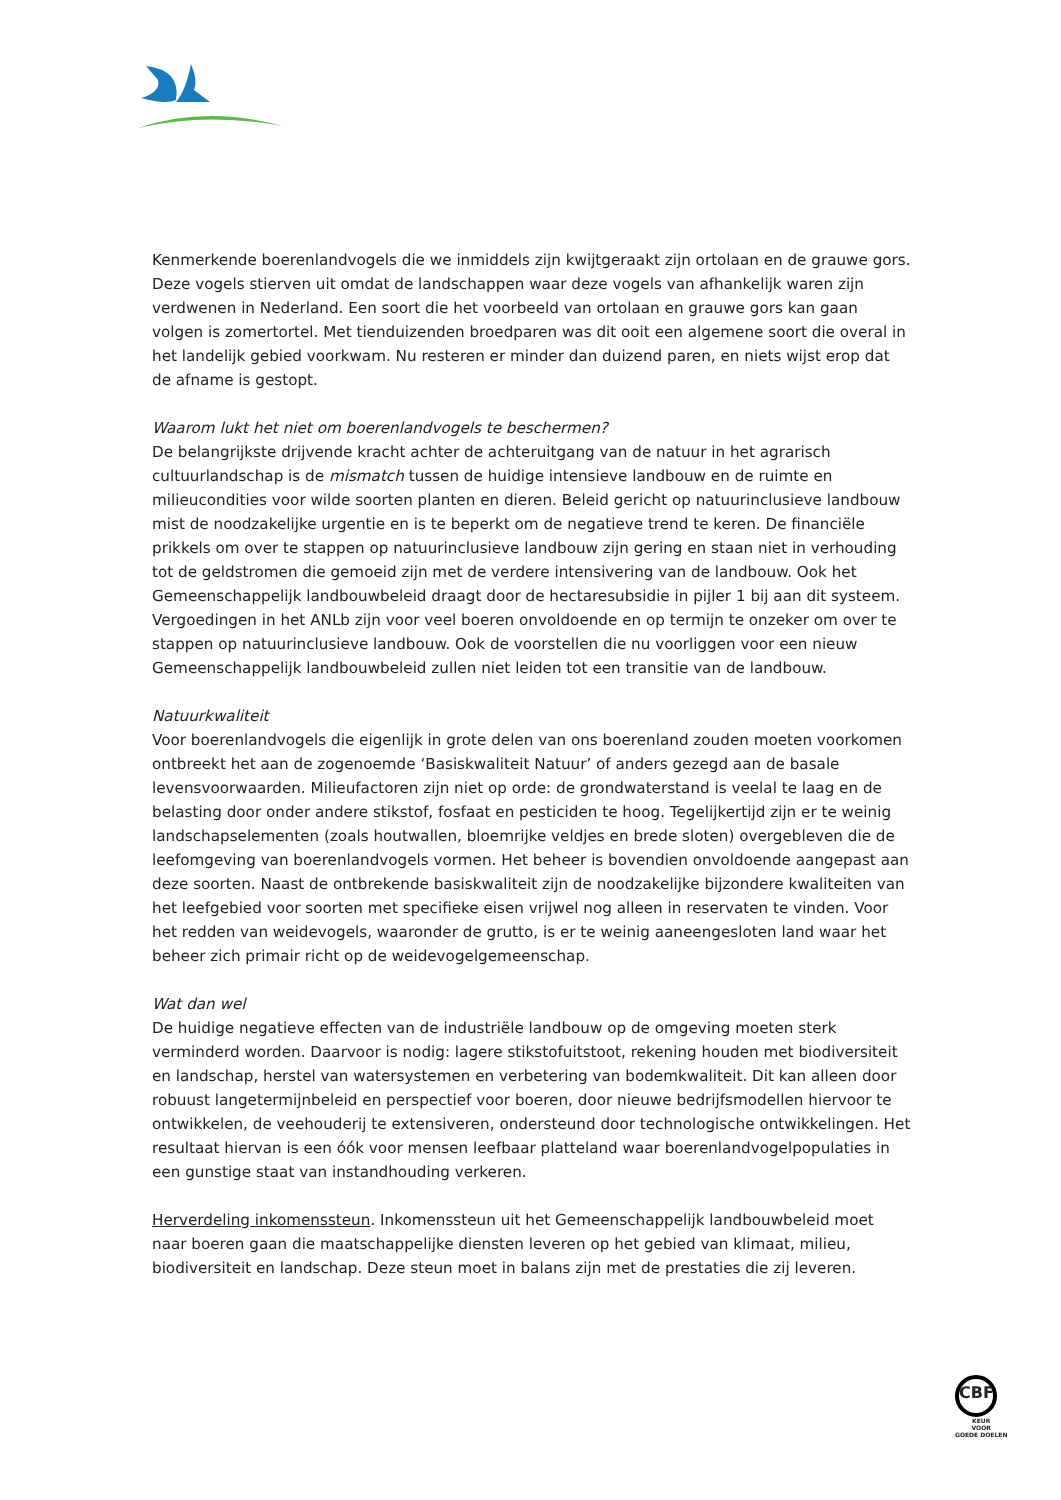Kenmerkende boerenlandvogels die we inmiddels zijn kwijtgeraakt zijn ortolaan en de grauwe gors. Deze vogels stierven uit omdat de landschappen waar deze vogels van afhankelijk waren zijn verdwenen in Nederland. Een soort die het voorbeeld van ortolaan en grauwe gors kan gaan volgen is zomertortel. Met tienduizenden broedparen was dit ooit een algemene soort die overal in het landelijk gebied voorkwam. Nu resteren er minder dan duizend paren, en niets wijst erop dat de afname is gestopt.
Waarom lukt het niet om boerenlandvogels te beschermen?
De belangrijkste drijvende kracht achter de achteruitgang van de natuur in het agrarisch cultuurlandschap is de mismatch tussen de huidige intensieve landbouw en de ruimte en milieucondities voor wilde soorten planten en dieren. Beleid gericht op natuurinclusieve landbouw mist de noodzakelijke urgentie en is te beperkt om de negatieve trend te keren. De financiële prikkels om over te stappen op natuurinclusieve landbouw zijn gering en staan niet in verhouding tot de geldstromen die gemoeid zijn met de verdere intensivering van de landbouw. Ook het Gemeenschappelijk landbouwbeleid draagt door de hectaresubsidie in pijler 1 bij aan dit systeem. Vergoedingen in het ANLb zijn voor veel boeren onvoldoende en op termijn te onzeker om over te stappen op natuurinclusieve landbouw. Ook de voorstellen die nu voorliggen voor een nieuw Gemeenschappelijk landbouwbeleid zullen niet leiden tot een transitie van de landbouw.
Natuurkwaliteit
Voor boerenlandvogels die eigenlijk in grote delen van ons boerenland zouden moeten voorkomen ontbreekt het aan de zogenoemde ‘Basiskwaliteit Natuur’ of anders gezegd aan de basale levensvoorwaarden. Milieufactoren zijn niet op orde: de grondwaterstand is veelal te laag en de belasting door onder andere stikstof, fosfaat en pesticiden te hoog. Tegelijkertijd zijn er te weinig landschapselementen (zoals houtwallen, bloemrijke veldjes en brede sloten) overgebleven die de leefomgeving van boerenlandvogels vormen. Het beheer is bovendien onvoldoende aangepast aan deze soorten. Naast de ontbrekende basiskwaliteit zijn de noodzakelijke bijzondere kwaliteiten van het leefgebied voor soorten met specifieke eisen vrijwel nog alleen in reservaten te vinden. Voor het redden van weidevogels, waaronder de grutto, is er te weinig aaneengesloten land waar het beheer zich primair richt op de weidevogelgemeenschap.
Wat dan wel
De huidige negatieve effecten van de industriële landbouw op de omgeving moeten sterk verminderd worden. Daarvoor is nodig: lagere stikstofuitstoot, rekening houden met biodiversiteit en landschap, herstel van watersystemen en verbetering van bodemkwaliteit. Dit kan alleen door robuust langetermijnbeleid en perspectief voor boeren, door nieuwe bedrijfsmodellen hiervoor te ontwikkelen, de veehouderij te extensiveren, ondersteund door technologische ontwikkelingen. Het resultaat hiervan is een óók voor mensen leefbaar platteland waar boerenlandvogelpopulaties in een gunstige staat van instandhouding verkeren.
Herverdeling inkomenssteun. Inkomenssteun uit het Gemeenschappelijk landbouwbeleid moet naar boeren gaan die maatschappelijke diensten leveren op het gebied van klimaat, milieu, biodiversiteit en landschap. Deze steun moet in balans zijn met de prestaties die zij leveren.
CBF
KEUR
VOOR
GOEDE DOELEN